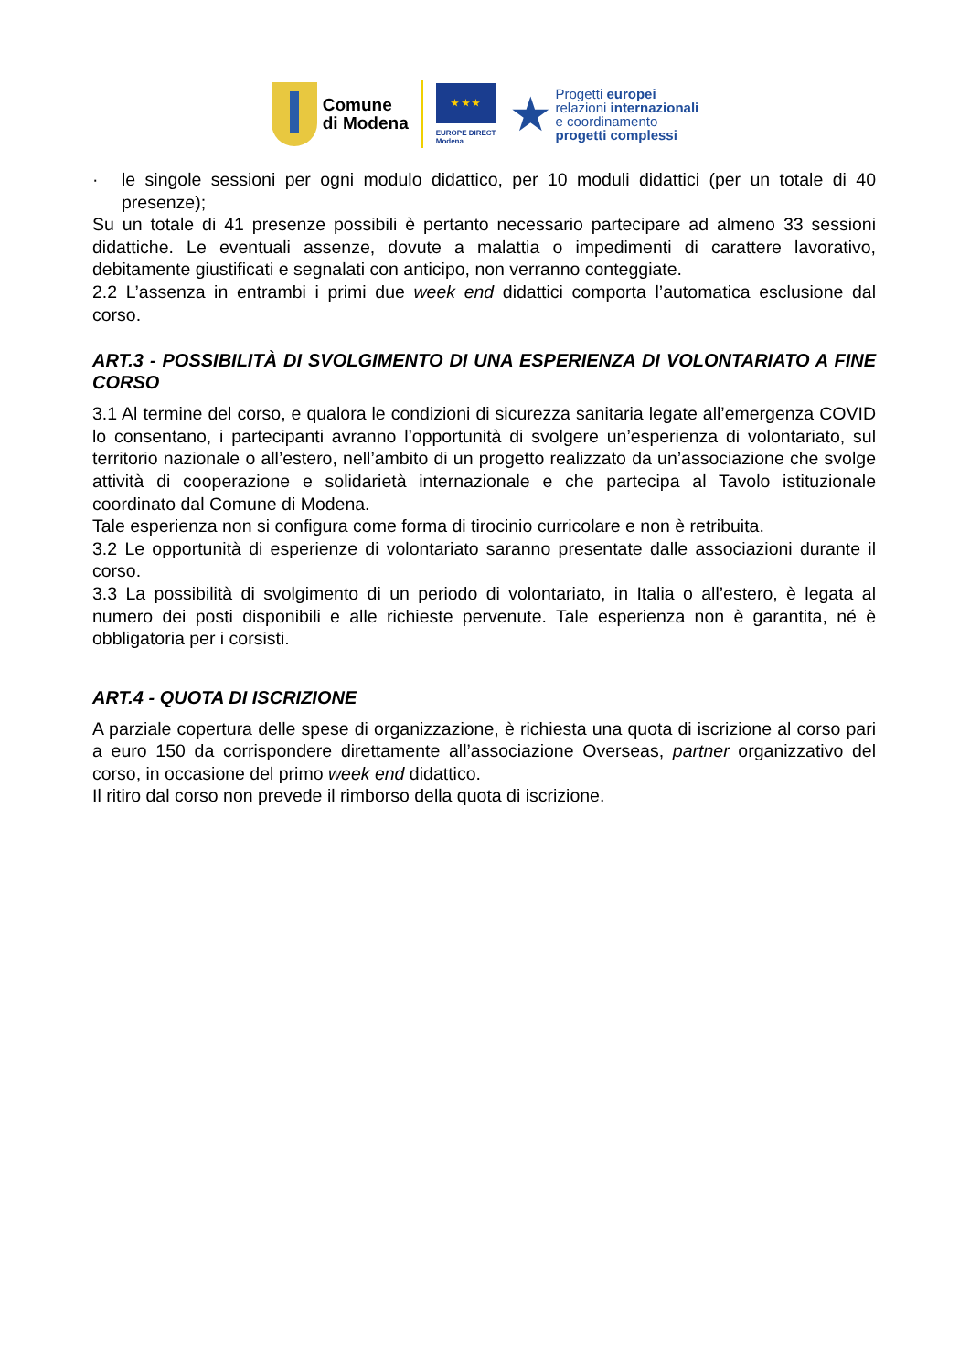Comune
di Modena
★ ★ ★
EUROPE DIRECT
Modena
★
Progetti europei
relazioni internazionali
e coordinamento
progetti complessi
· le singole sessioni per ogni modulo didattico, per 10 moduli didattici (per un totale di 40 presenze);
Su un totale di 41 presenze possibili è pertanto necessario partecipare ad almeno 33 sessioni didattiche. Le eventuali assenze, dovute a malattia o impedimenti di carattere lavorativo, debitamente giustificati e segnalati con anticipo, non verranno conteggiate.
2.2 L’assenza in entrambi i primi due week end didattici comporta l’automatica esclusione dal corso.
ART.3 - POSSIBILITÀ DI SVOLGIMENTO DI UNA ESPERIENZA DI VOLONTARIATO A FINE CORSO
3.1 Al termine del corso, e qualora le condizioni di sicurezza sanitaria legate all’emergenza COVID lo consentano, i partecipanti avranno l’opportunità di svolgere un’esperienza di volontariato, sul territorio nazionale o all’estero, nell’ambito di un progetto realizzato da un’associazione che svolge attività di cooperazione e solidarietà internazionale e che partecipa al Tavolo istituzionale coordinato dal Comune di Modena.
Tale esperienza non si configura come forma di tirocinio curricolare e non è retribuita.
3.2 Le opportunità di esperienze di volontariato saranno presentate dalle associazioni durante il corso.
3.3 La possibilità di svolgimento di un periodo di volontariato, in Italia o all’estero, è legata al numero dei posti disponibili e alle richieste pervenute. Tale esperienza non è garantita, né è obbligatoria per i corsisti.
ART.4 - QUOTA DI ISCRIZIONE
A parziale copertura delle spese di organizzazione, è richiesta una quota di iscrizione al corso pari a euro 150 da corrispondere direttamente all’associazione Overseas, partner organizzativo del corso, in occasione del primo week end didattico.
Il ritiro dal corso non prevede il rimborso della quota di iscrizione.